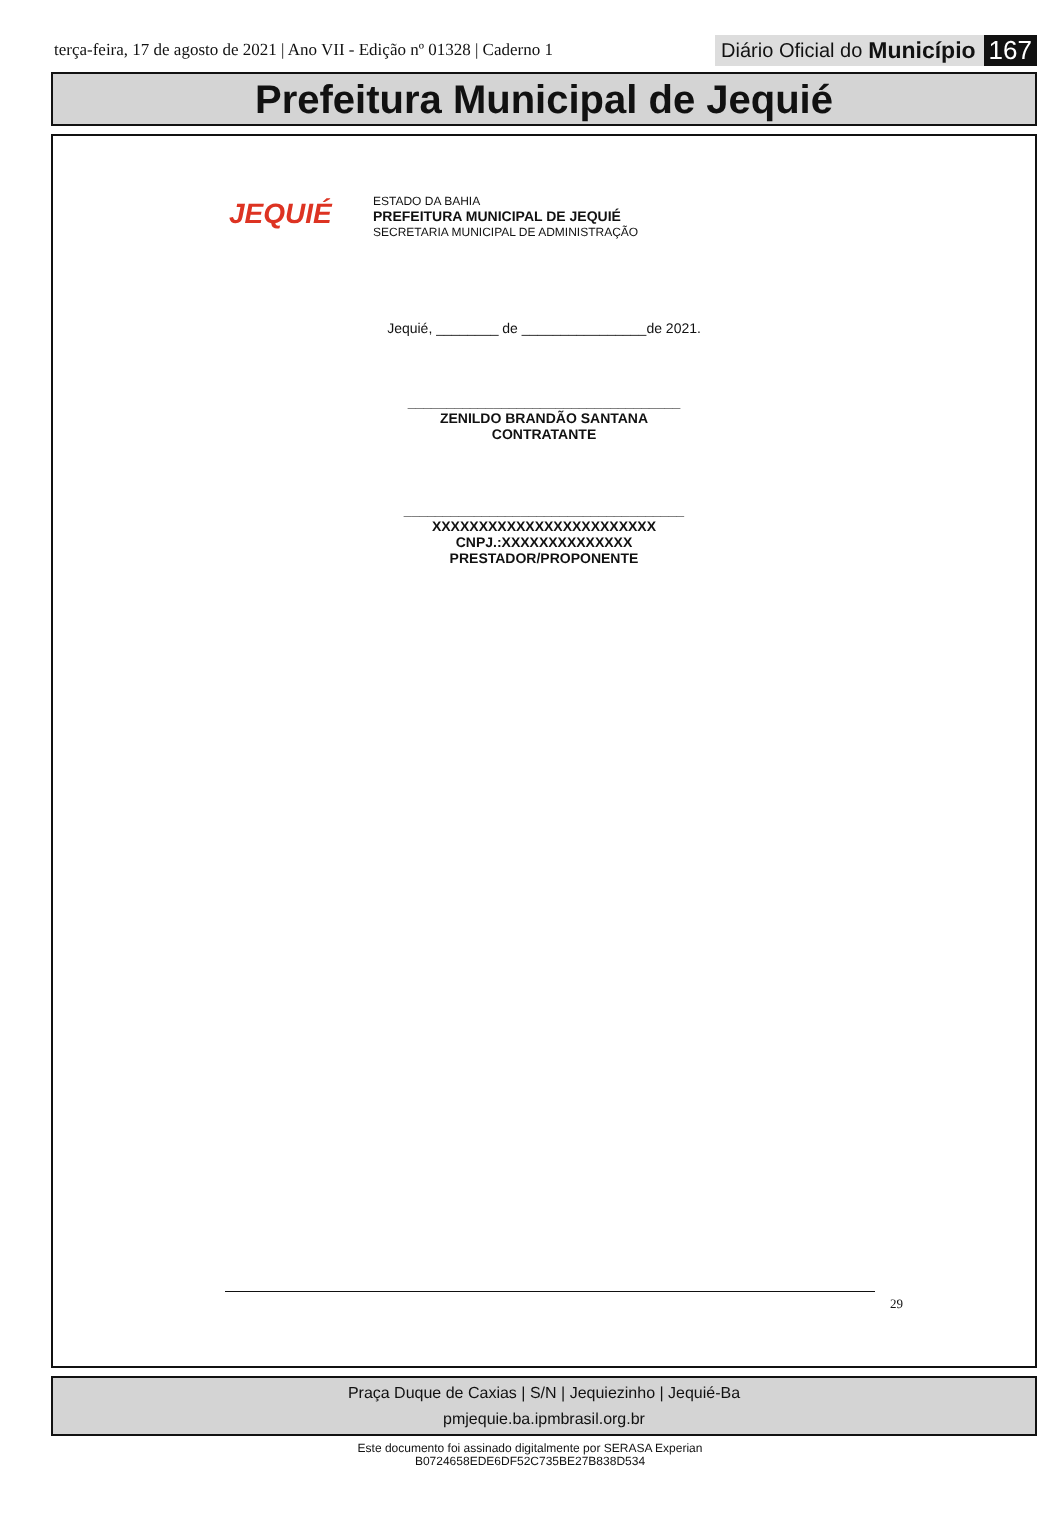terça-feira, 17 de agosto de 2021 | Ano VII - Edição nº 01328 | Caderno 1
Diário Oficial do Município 167
Prefeitura Municipal de Jequié
JEQUIÉ
ESTADO DA BAHIA
PREFEITURA MUNICIPAL DE JEQUIÉ
SECRETARIA MUNICIPAL DE ADMINISTRAÇÃO
Jequié, ________ de ________________de 2021.
___________________________________
ZENILDO BRANDÃO SANTANA
CONTRATANTE
____________________________________
XXXXXXXXXXXXXXXXXXXXXXXX
CNPJ.:XXXXXXXXXXXXXX
PRESTADOR/PROPONENTE
29
Praça Duque de Caxias | S/N | Jequiezinho | Jequié-Ba
pmjequie.ba.ipmbrasil.org.br
Este documento foi assinado digitalmente por SERASA Experian
B0724658EDE6DF52C735BE27B838D534